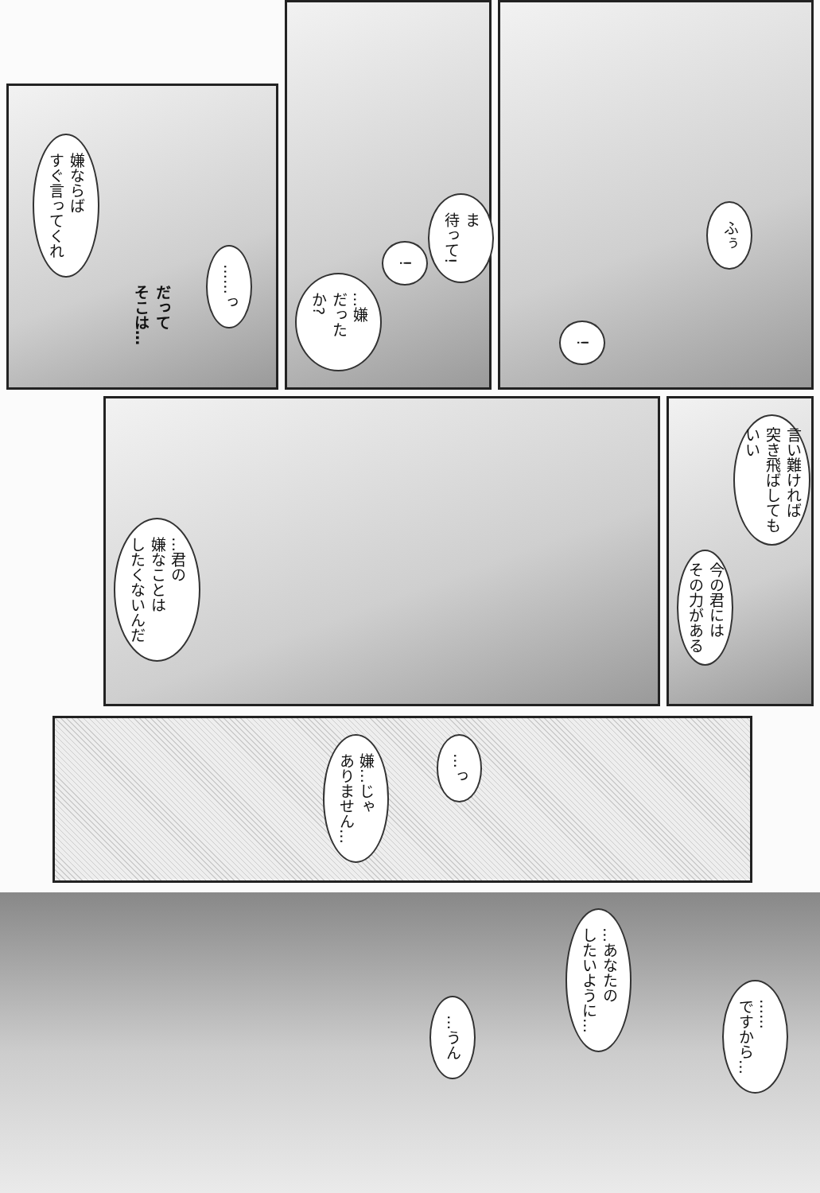ふぅ
!
ま
待って!
!
…嫌
だったか?
……っ
だって
そこは…
嫌ならば
すぐ言ってくれ
言い難ければ
突き飛ばしても
いい
今の君には
その力がある
…君の
嫌なことは
したくないんだ
…っ
嫌…じゃ
ありません…
……
ですから…
…あなたの
したいように…
…うん